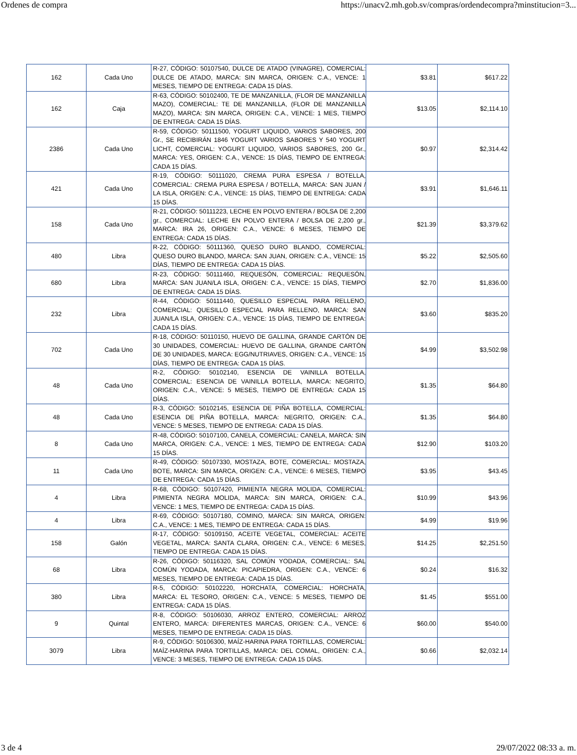Ordenes de compra https://unacv2.mh.gob.sv/compras/ordendecompra?minstitucion=3...
| 162 | Cada Uno | R-27, CÓDIGO: 50107540, DULCE DE ATADO (VINAGRE), COMERCIAL: DULCE DE ATADO, MARCA: SIN MARCA, ORIGEN: C.A., VENCE: 1 MESES, TIEMPO DE ENTREGA: CADA 15 DÍAS. | $3.81 | $617.22 |
| 162 | Caja | R-63, CÓDIGO: 50102400, TE DE MANZANILLA, (FLOR DE MANZANILLA MAZO), COMERCIAL: TE DE MANZANILLA, (FLOR DE MANZANILLA MAZO), MARCA: SIN MARCA, ORIGEN: C.A., VENCE: 1 MES, TIEMPO DE ENTREGA: CADA 15 DÍAS. | $13.05 | $2,114.10 |
| 2386 | Cada Uno | R-59, CÓDIGO: 50111500, YOGURT LIQUIDO, VARIOS SABORES, 200 Gr., SE RECIBIRÁN 1846 YOGURT VARIOS SABORES Y 540 YOGURT LICHT, COMERCIAL: YOGURT LIQUIDO, VARIOS SABORES, 200 Gr., MARCA: YES, ORIGEN: C.A., VENCE: 15 DÍAS, TIEMPO DE ENTREGA: CADA 15 DÍAS. | $0.97 | $2,314.42 |
| 421 | Cada Uno | R-19, CÓDIGO: 50111020, CREMA PURA ESPESA / BOTELLA, COMERCIAL: CREMA PURA ESPESA / BOTELLA, MARCA: SAN JUAN / LA ISLA, ORIGEN: C.A., VENCE: 15 DÍAS, TIEMPO DE ENTREGA: CADA 15 DÍAS. | $3.91 | $1,646.11 |
| 158 | Cada Uno | R-21, CÓDIGO: 50111223, LECHE EN POLVO ENTERA / BOLSA DE 2,200 gr., COMERCIAL: LECHE EN POLVO ENTERA / BOLSA DE 2,200 gr., MARCA: IRA 26, ORIGEN: C.A., VENCE: 6 MESES, TIEMPO DE ENTREGA: CADA 15 DÍAS. | $21.39 | $3,379.62 |
| 480 | Libra | R-22, CÓDIGO: 50111360, QUESO DURO BLANDO, COMERCIAL: QUESO DURO BLANDO, MARCA: SAN JUAN, ORIGEN: C.A., VENCE: 15 DÍAS, TIEMPO DE ENTREGA: CADA 15 DÍAS. | $5.22 | $2,505.60 |
| 680 | Libra | R-23, CÓDIGO: 50111460, REQUESÓN, COMERCIAL: REQUESÓN, MARCA: SAN JUAN/LA ISLA, ORIGEN: C.A., VENCE: 15 DÍAS, TIEMPO DE ENTREGA: CADA 15 DÍAS. | $2.70 | $1,836.00 |
| 232 | Libra | R-44, CÓDIGO: 50111440, QUESILLO ESPECIAL PARA RELLENO, COMERCIAL: QUESILLO ESPECIAL PARA RELLENO, MARCA: SAN JUAN/LA ISLA, ORIGEN: C.A., VENCE: 15 DÍAS, TIEMPO DE ENTREGA: CADA 15 DÍAS. | $3.60 | $835.20 |
| 702 | Cada Uno | R-18, CÓDIGO: 50110150, HUEVO DE GALLINA, GRANDE CARTÓN DE 30 UNIDADES, COMERCIAL: HUEVO DE GALLINA, GRANDE CARTÓN DE 30 UNIDADES, MARCA: EGG/NUTRIAVES, ORIGEN: C.A., VENCE: 15 DÍAS, TIEMPO DE ENTREGA: CADA 15 DÍAS. | $4.99 | $3,502.98 |
| 48 | Cada Uno | R-2, CÓDIGO: 50102140, ESENCIA DE VAINILLA BOTELLA, COMERCIAL: ESENCIA DE VAINILLA BOTELLA, MARCA: NEGRITO, ORIGEN: C.A., VENCE: 5 MESES, TIEMPO DE ENTREGA: CADA 15 DÍAS. | $1.35 | $64.80 |
| 48 | Cada Uno | R-3, CÓDIGO: 50102145, ESENCIA DE PIÑA BOTELLA, COMERCIAL: ESENCIA DE PIÑA BOTELLA, MARCA: NEGRITO, ORIGEN: C.A., VENCE: 5 MESES, TIEMPO DE ENTREGA: CADA 15 DÍAS. | $1.35 | $64.80 |
| 8 | Cada Uno | R-48, CÓDIGO: 50107100, CANELA, COMERCIAL: CANELA, MARCA: SIN MARCA, ORIGEN: C.A., VENCE: 1 MES, TIEMPO DE ENTREGA: CADA 15 DÍAS. | $12.90 | $103.20 |
| 11 | Cada Uno | R-49, CÓDIGO: 50107330, MOSTAZA, BOTE, COMERCIAL: MOSTAZA, BOTE, MARCA: SIN MARCA, ORIGEN: C.A., VENCE: 6 MESES, TIEMPO DE ENTREGA: CADA 15 DÍAS. | $3.95 | $43.45 |
| 4 | Libra | R-68, CÓDIGO: 50107420, PIMIENTA NEGRA MOLIDA, COMERCIAL: PIMIENTA NEGRA MOLIDA, MARCA: SIN MARCA, ORIGEN: C.A., VENCE: 1 MES, TIEMPO DE ENTREGA: CADA 15 DÍAS. | $10.99 | $43.96 |
| 4 | Libra | R-69, CÓDIGO: 50107180, COMINO, MARCA: SIN MARCA, ORIGEN: C.A., VENCE: 1 MES, TIEMPO DE ENTREGA: CADA 15 DÍAS. | $4.99 | $19.96 |
| 158 | Galón | R-17, CÓDIGO: 50109150, ACEITE VEGETAL, COMERCIAL: ACEITE VEGETAL, MARCA: SANTA CLARA, ORIGEN: C.A., VENCE: 6 MESES, TIEMPO DE ENTREGA: CADA 15 DÍAS. | $14.25 | $2,251.50 |
| 68 | Libra | R-26, CÓDIGO: 50116320, SAL COMÚN YODADA, COMERCIAL: SAL COMÚN YODADA, MARCA: PICAPIEDRA, ORIGEN: C.A., VENCE: 6 MESES, TIEMPO DE ENTREGA: CADA 15 DÍAS. | $0.24 | $16.32 |
| 380 | Libra | R-5, CÓDIGO: 50102220, HORCHATA, COMERCIAL: HORCHATA, MARCA: EL TESORO, ORIGEN: C.A., VENCE: 5 MESES, TIEMPO DE ENTREGA: CADA 15 DÍAS. | $1.45 | $551.00 |
| 9 | Quintal | R-8, CÓDIGO: 50106030, ARROZ ENTERO, COMERCIAL: ARROZ ENTERO, MARCA: DIFERENTES MARCAS, ORIGEN: C.A., VENCE: 6 MESES, TIEMPO DE ENTREGA: CADA 15 DÍAS. | $60.00 | $540.00 |
| 3079 | Libra | R-9, CÓDIGO: 50106300, MAÍZ-HARINA PARA TORTILLAS, COMERCIAL: MAÍZ-HARINA PARA TORTILLAS, MARCA: DEL COMAL, ORIGEN: C.A., VENCE: 3 MESES, TIEMPO DE ENTREGA: CADA 15 DÍAS. | $0.66 | $2,032.14 |
3 de 4 29/07/2022 08:33 a. m.